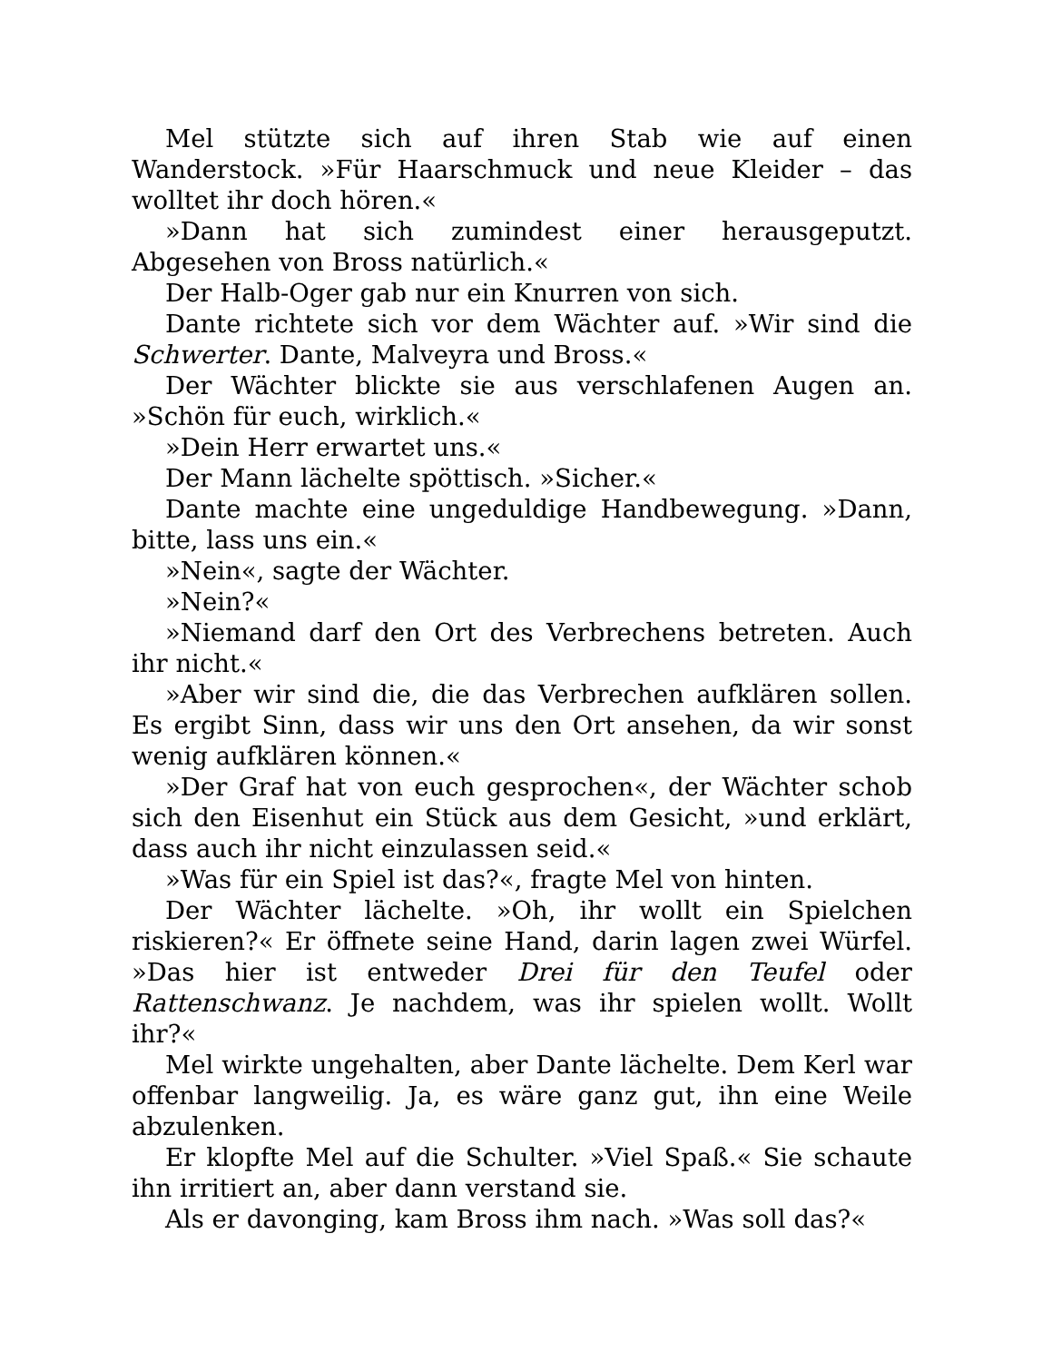Mel stützte sich auf ihren Stab wie auf einen Wanderstock. »Für Haarschmuck und neue Kleider – das wolltet ihr doch hören.«
»Dann hat sich zumindest einer herausgeputzt. Abgesehen von Bross natürlich.«
Der Halb-Oger gab nur ein Knurren von sich.
Dante richtete sich vor dem Wächter auf. »Wir sind die Schwerter. Dante, Malveyra und Bross.«
Der Wächter blickte sie aus verschlafenen Augen an. »Schön für euch, wirklich.«
»Dein Herr erwartet uns.«
Der Mann lächelte spöttisch. »Sicher.«
Dante machte eine ungeduldige Handbewegung. »Dann, bitte, lass uns ein.«
»Nein«, sagte der Wächter.
»Nein?«
»Niemand darf den Ort des Verbrechens betreten. Auch ihr nicht.«
»Aber wir sind die, die das Verbrechen aufklären sollen. Es ergibt Sinn, dass wir uns den Ort ansehen, da wir sonst wenig aufklären können.«
»Der Graf hat von euch gesprochen«, der Wächter schob sich den Eisenhut ein Stück aus dem Gesicht, »und erklärt, dass auch ihr nicht einzulassen seid.«
»Was für ein Spiel ist das?«, fragte Mel von hinten.
Der Wächter lächelte. »Oh, ihr wollt ein Spielchen riskieren?« Er öffnete seine Hand, darin lagen zwei Würfel. »Das hier ist entweder Drei für den Teufel oder Rattenschwanz. Je nachdem, was ihr spielen wollt. Wollt ihr?«
Mel wirkte ungehalten, aber Dante lächelte. Dem Kerl war offenbar langweilig. Ja, es wäre ganz gut, ihn eine Weile abzulenken.
Er klopfte Mel auf die Schulter. »Viel Spaß.« Sie schaute ihn irritiert an, aber dann verstand sie.
Als er davonging, kam Bross ihm nach. »Was soll das?«